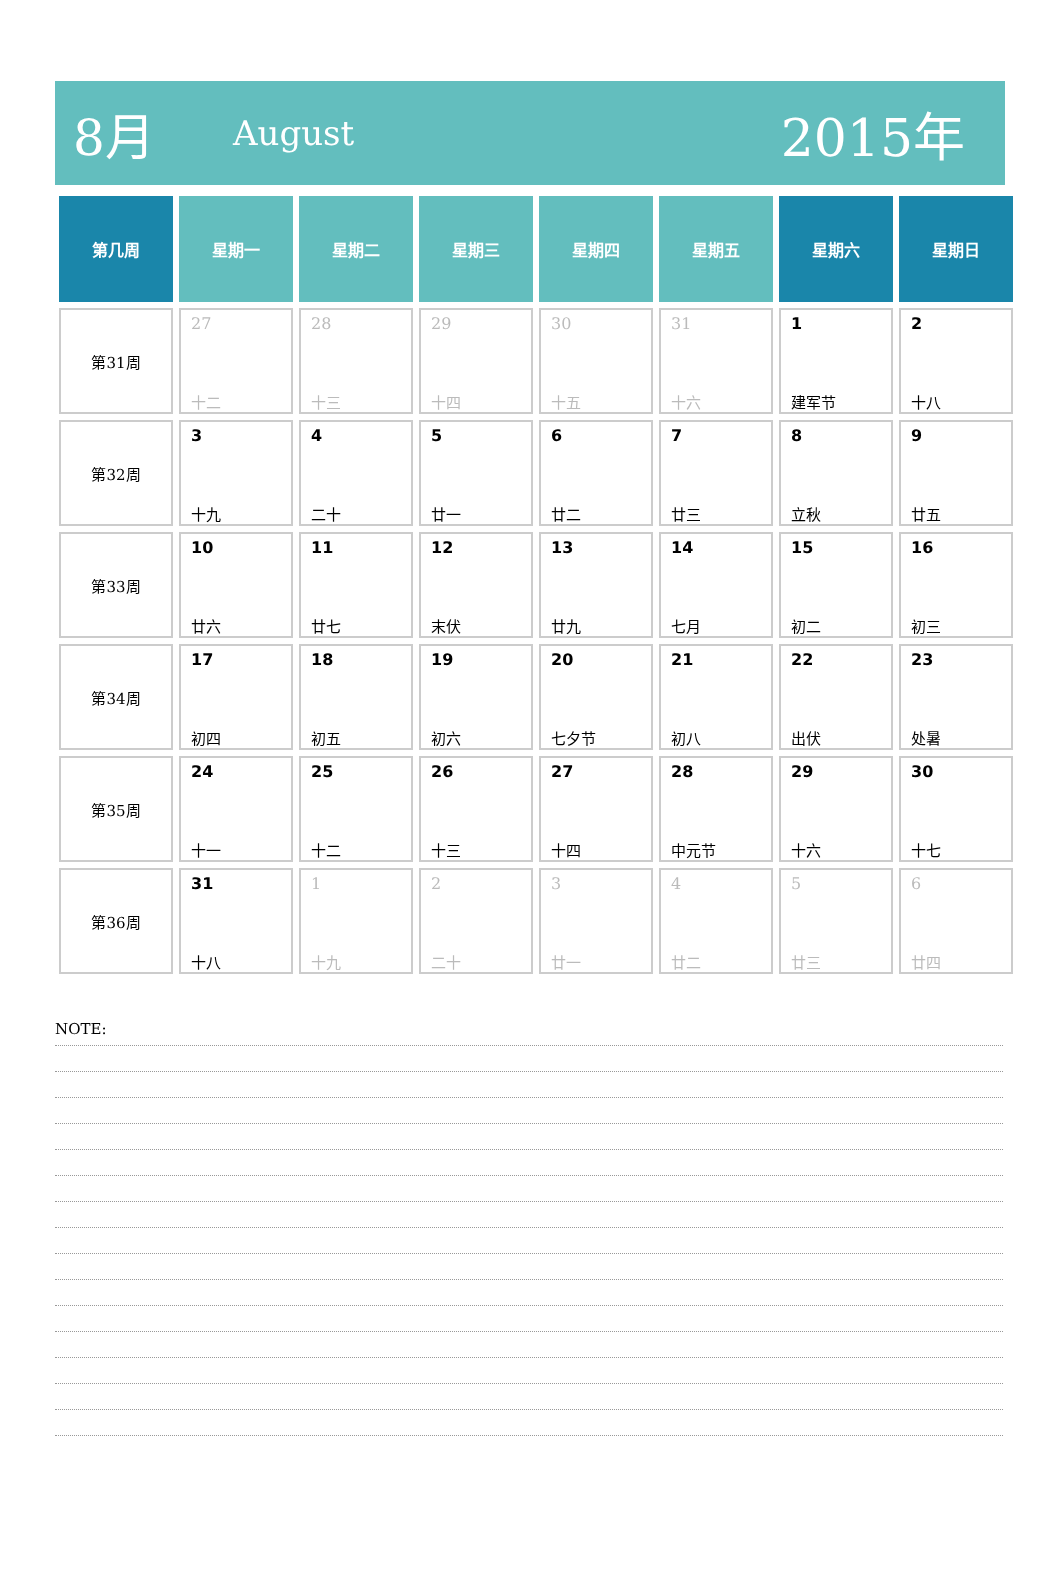8月 August 2015年
| 第几周 | 星期一 | 星期二 | 星期三 | 星期四 | 星期五 | 星期六 | 星期日 |
| --- | --- | --- | --- | --- | --- | --- | --- |
| 第31周 | 27 十二 | 28 十三 | 29 十四 | 30 十五 | 31 十六 | 1 建军节 | 2 十八 |
| 第32周 | 3 十九 | 4 二十 | 5 廿一 | 6 廿二 | 7 廿三 | 8 立秋 | 9 廿五 |
| 第33周 | 10 廿六 | 11 廿七 | 12 末伏 | 13 廿九 | 14 七月 | 15 初二 | 16 初三 |
| 第34周 | 17 初四 | 18 初五 | 19 初六 | 20 七夕节 | 21 初八 | 22 出伏 | 23 处暑 |
| 第35周 | 24 十一 | 25 十二 | 26 十三 | 27 十四 | 28 中元节 | 29 十六 | 30 十七 |
| 第36周 | 31 十八 | 1 十九 | 2 二十 | 3 廿一 | 4 廿二 | 5 廿三 | 6 廿四 |
NOTE: